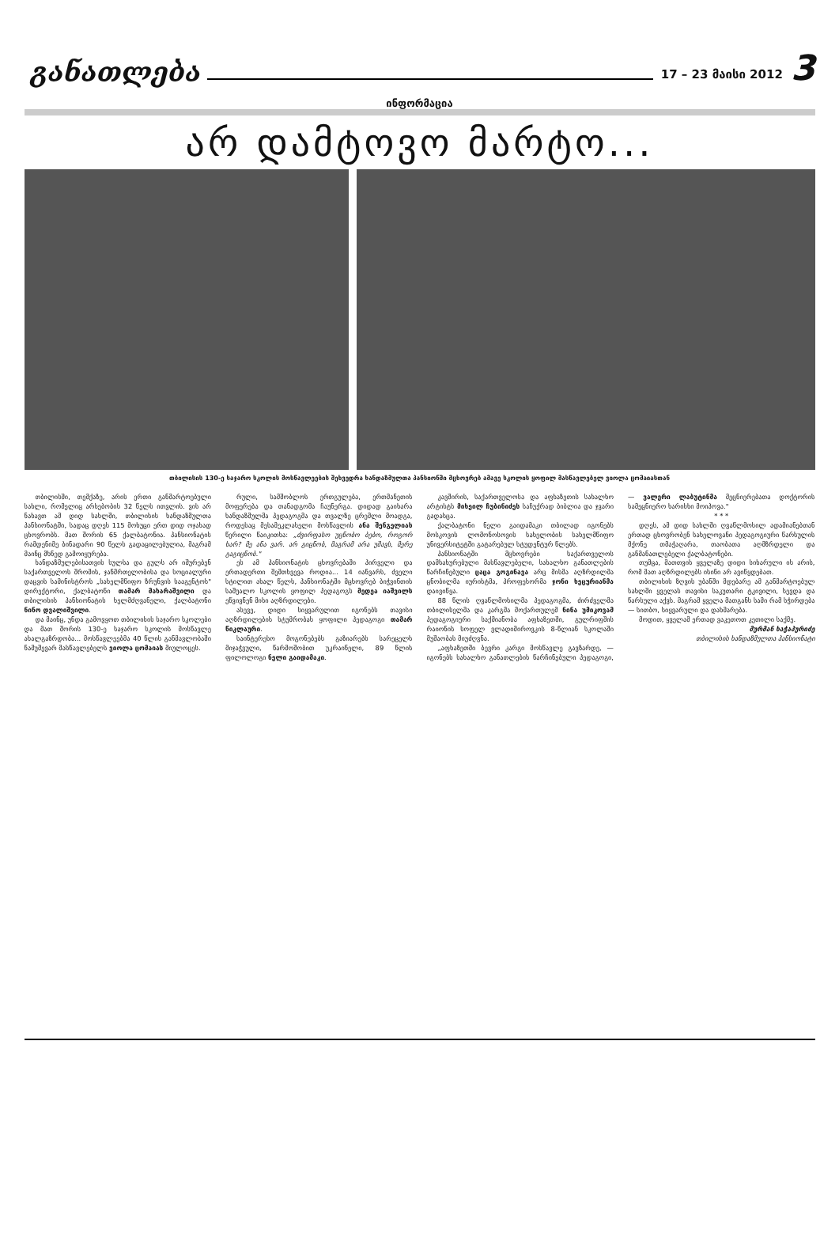განათლება 17 – 23 მაისი 2012 3
ინფორმაცია
არ დამტოვო მარტო...
თბილისის 130-ე საჯარო სკოლის მოსწავლეების შეხვედრა ხანდაზმულთა პანსიონში მცხოვრებ ამავე სკოლის ყოფილ მასწავლებელ ვიოლა ცომაიასთან
თბილისში, თემქაზე, არის ერთი განმარტოებული სახლი, რომელიც არსებობის 32 წელს ითვლის. ვის არ ნახავთ ამ დიდ სახლში, თბილისის ხანდაზმულთა პანსიონატში, სადაც დღეს 115 მოხუცი ერთ დიდ ოჯახად ცხოვრობს. მათ შორის 65 ქალბატონია. პანსიონატის რამდენიმე ბინადარი 90 წელს გადაცილებულია, მაგრამ მაინც მხნედ გამოიყურება.
ხანდაზმულებისათვის სულსა და გულს არ იშურებენ საქართველოს შრომის, ჯანმრთელობისა და სოციალური დაცვის სამინისტროს „სახელმწიფო ზრუნვის სააგენტოს" დირექტორი, ქალბატონი თამარ მახარაშვილი და თბილისის პანსიონატის ხელმძღვანელი, ქალბატონი ნინო დვალიშვილი.
და მაინც, უნდა გამოვყოთ თბილისის საჯარო სკოლები და მათ შორის 130-ე საჯარო სკოლის მოსწავლე ახალგაზრდობა... მოსწავლეებმა 40 წლის განმავლობაში ნამუშევარ მასწავლებელს ვიოლა ცომაიას მიულოცეს.
რული, სამშობლოს ერთგულება, ერთმანეთის მოფერება და თანადგომა ჩაუნერგა. დიდად გაიხარა ხანდაზმულმა პედაგოგმა და თვალზე ცრემლი მოადგა, როდესაც მესამეკლასელი მოსწავლის ანა შენგელიას წერილი წაიკითხა: „ძვირფასო უცნობო ბებო, როგორ ხარ? მე ანა ვარ. არ გიცნობ, მაგრამ არა უშავს, მერე გაგიცნობ."
ეს ამ პანსიონატის ცხოვრებაში პირველი და ერთადერთი შემთხვევა როდია... 14 იანვარს, ძველი სტილით ახალ წელს, პანსიონატში მცხოვრებ ბიჭვინთის საშუალო სკოლის ყოფილ პედაგოგს მედეა იაშვილს ეწვივნენ მისი აღზრდილები.
ასევე, დიდი სიყვარულით იგონებს თავისი აღზრდილების სტუმრობას ყოფილი პედაგოგი თამარ წიკლაური.
საინტერესო მოგონებებს გაზიარებს სარეცელს მიჯაჭვული, წარმოშობით უკრაინელი, 89 წლის ფილოლოგი ნელი გაიდამაკი.
კავშირის, საქართველოსა და აფხაზეთის სახალხო არტისტს მიხეილ ჩუბინიძეს საჩუქრად ბიბლია და ჯვარი გადასცა.
ქალბატონი ნელი გაიდამაკი თბილად იგონებს მოსკოვის ლომონოსოვის სახელობის სახელმწიფო უნივერსიტეტში გატარებულ სტუდენტურ წლებს.
პანსიონატში მცხოვრები საქართველოს დამსახურებული მასწავლებელი, სახალხო განათლების წარჩინებული ცაცა გოგინავა არც მისმა აღზრდილმა ცნობილმა იურისტმა, პროფესორმა ჯონი ხეცურიანმა დაივიწყა.
88 წლის ღვაწლმოსილმა პედაგოგმა, ძირძველმა თბილისელმა და კარგმა მოქართულემ ნინა უმიკოვამ პედაგოგიური საქმიანობა აფხაზეთში, გულრიფშის რაიონის სოფელ ვლადიმიროვკის 8-წლიან სკოლაში მუშაობას მიუძღვნა.
„აფხაზეთში ბევრი კარგი მოსწავლე გავზარდე, — იგონებს სახალხო განათლების წარჩინებული პედაგოგი, — ვალერი ლაბუტინმა მეცნიერებათა დოქტორის სამეცნიერო ხარისხი მოიპოვა."
* * *
დღეს, ამ დიდ სახლში ღვაწლმოსილ ადამიანებთან ერთად ცხოვრობენ სახელოვანი პედაგოგიური წარსულის მქონე თმაჭაღარა, თაობათა აღმზრდელი და განმანათლებელი ქალბატონები.
თუმცა, მათთვის ყველაზე დიდი სიხარული ის არის, რომ მათ აღზრდილებს ისინი არ ავიწყდებათ.
თბილისის ზღვის უბანში მდებარე ამ განმარტოებულ სახლში ყველას თავისი საკუთარი ტკივილი, სევდა და წარსული აქვს. მაგრამ ყველა მათგანს სამი რამ სჭირდება — სითბო, სიყვარული და დახმარება.
მოდით, ყველამ ერთად ვაკეთოთ კეთილი საქმე.
მურმან ხაჭაპურიძე
თბილისის ხანდაზმულთა პანსიონატი